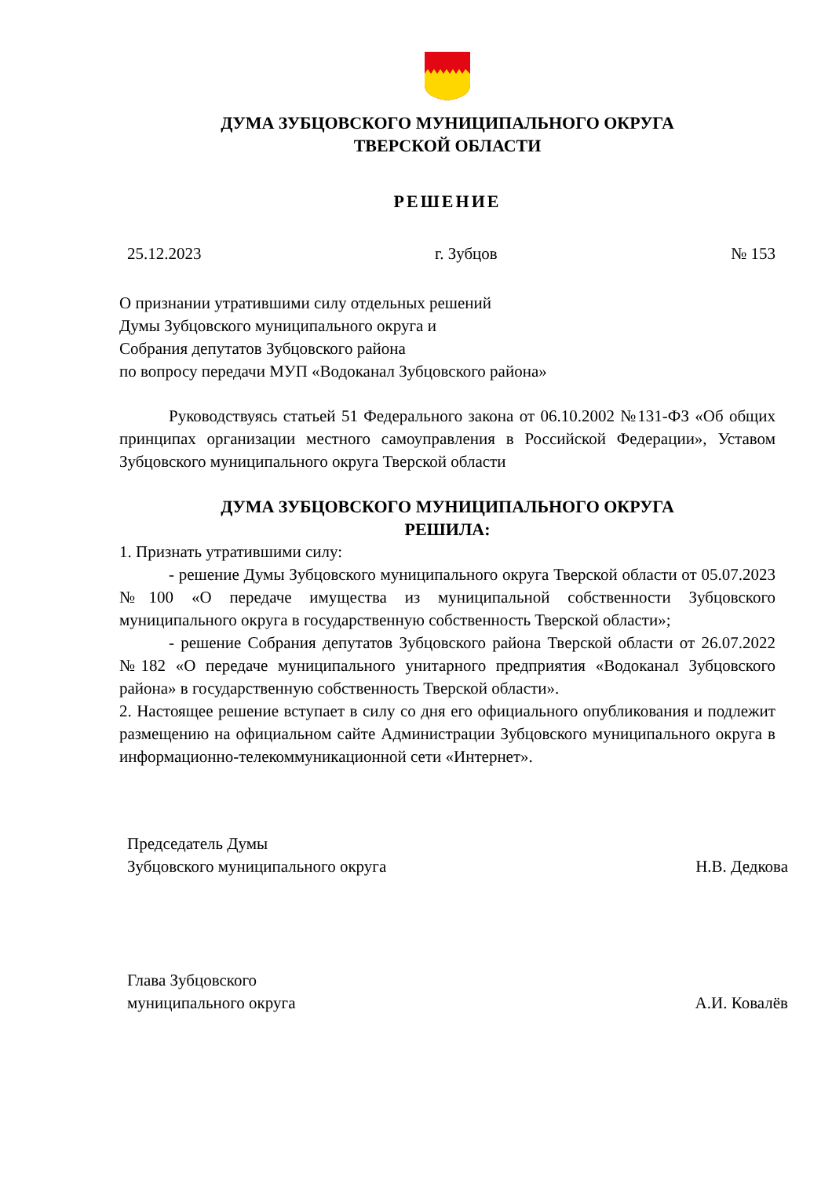ДУМА ЗУБЦОВСКОГО МУНИЦИПАЛЬНОГО ОКРУГА
ТВЕРСКОЙ ОБЛАСТИ
РЕШЕНИЕ
25.12.2023 г. Зубцов № 153
О признании утратившими силу отдельных решений
Думы Зубцовского муниципального округа и
Собрания депутатов Зубцовского района
по вопросу передачи МУП «Водоканал Зубцовского района»
Руководствуясь статьей 51 Федерального закона от 06.10.2002 №131-ФЗ «Об общих принципах организации местного самоуправления в Российской Федерации», Уставом Зубцовского муниципального округа Тверской области
ДУМА ЗУБЦОВСКОГО МУНИЦИПАЛЬНОГО ОКРУГА
РЕШИЛА:
1. Признать утратившими силу:
- решение Думы Зубцовского муниципального округа Тверской области от 05.07.2023 №100 «О передаче имущества из муниципальной собственности Зубцовского муниципального округа в государственную собственность Тверской области»;
- решение Собрания депутатов Зубцовского района Тверской области от 26.07.2022 №182 «О передаче муниципального унитарного предприятия «Водоканал Зубцовского района» в государственную собственность Тверской области».
2. Настоящее решение вступает в силу со дня его официального опубликования и подлежит размещению на официальном сайте Администрации Зубцовского муниципального округа в информационно-телекоммуникационной сети «Интернет».
Председатель Думы
Зубцовского муниципального округа Н.В. Дедкова
Глава Зубцовского
муниципального округа А.И. Ковалёв